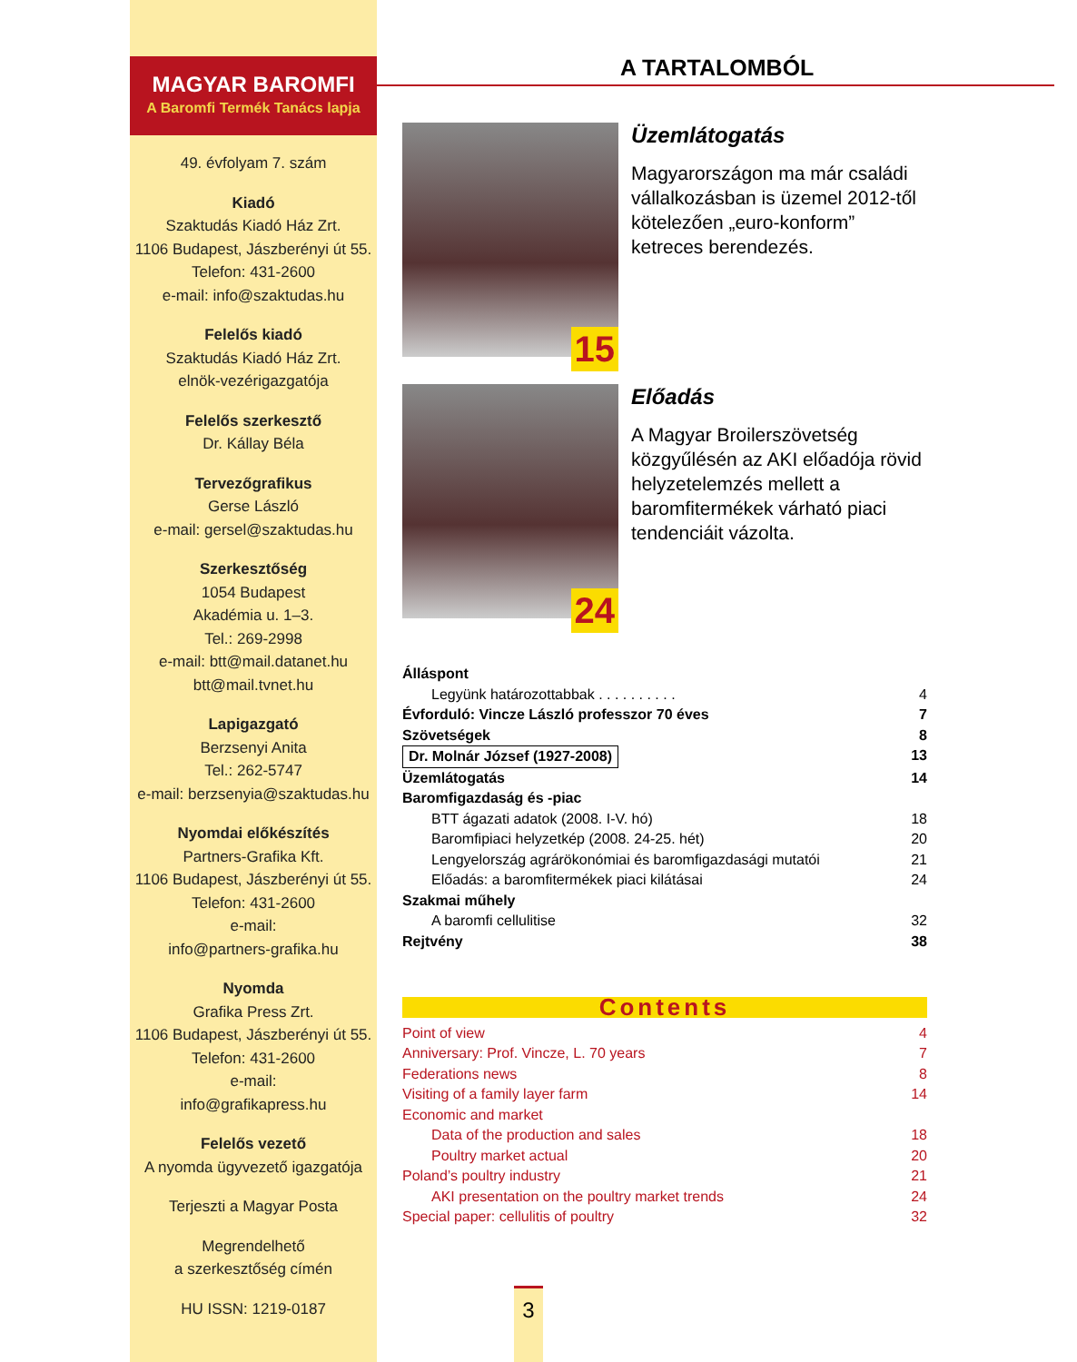MAGYAR BAROMFI
A Baromfi Termék Tanács lapja
49. évfolyam 7. szám
Kiadó
Szaktudás Kiadó Ház Zrt.
1106 Budapest, Jászberényi út 55.
Telefon: 431-2600
e-mail: info@szaktudas.hu
Felelős kiadó
Szaktudás Kiadó Ház Zrt.
elnök-vezérigazgatója
Felelős szerkesztő
Dr. Kállay Béla
Tervezőgrafikus
Gerse László
e-mail: gersel@szaktudas.hu
Szerkesztőség
1054 Budapest
Akadémia u. 1–3.
Tel.: 269-2998
e-mail: btt@mail.datanet.hu
btt@mail.tvnet.hu
Lapigazgató
Berzsenyi Anita
Tel.: 262-5747
e-mail: berzsenyia@szaktudas.hu
Nyomdai előkészítés
Partners-Grafika Kft.
1106 Budapest, Jászberényi út 55.
Telefon: 431-2600
e-mail:
info@partners-grafika.hu
Nyomda
Grafika Press Zrt.
1106 Budapest, Jászberényi út 55.
Telefon: 431-2600
e-mail:
info@grafikapress.hu
Felelős vezető
A nyomda ügyvezető igazgatója
Terjeszti a Magyar Posta
Megrendelhető
a szerkesztőség címén
HU ISSN: 1219-0187
A TARTALOMBÓL
15
Üzemlátogatás
Magyarországon ma már családi vállalkozásban is üzemel 2012-től kötelezően „euro-konform” ketreces berendezés.
24
Előadás
A Magyar Broilerszövetség közgyűlésén az AKI előadója rövid helyzetelemzés mellett a baromfitermékek várható piaci tendenciáit vázolta.
Álláspont
Legyünk határozottabbak . . . . . . . . . . 4
Évforduló: Vincze László professzor 70 éves 7
Szövetségek 8
Dr. Molnár József (1927-2008) 13
Üzemlátogatás 14
Baromfigazdaság és -piac
BTT ágazati adatok (2008. I-V. hó) 18
Baromfipiaci helyzetkép (2008. 24-25. hét) 20
Lengyelország agrárökonómiai és baromfigazdasági mutatói 21
Előadás: a baromfitermékek piaci kilátásai 24
Szakmai műhely
A baromfi cellulitise 32
Rejtvény 38
Contents
Point of view 4
Anniversary: Prof. Vincze, L. 70 years 7
Federations news 8
Visiting of a family layer farm 14
Economic and market
Data of the production and sales 18
Poultry market actual 20
Poland’s poultry industry 21
AKI presentation on the poultry market trends 24
Special paper: cellulitis of poultry 32
3